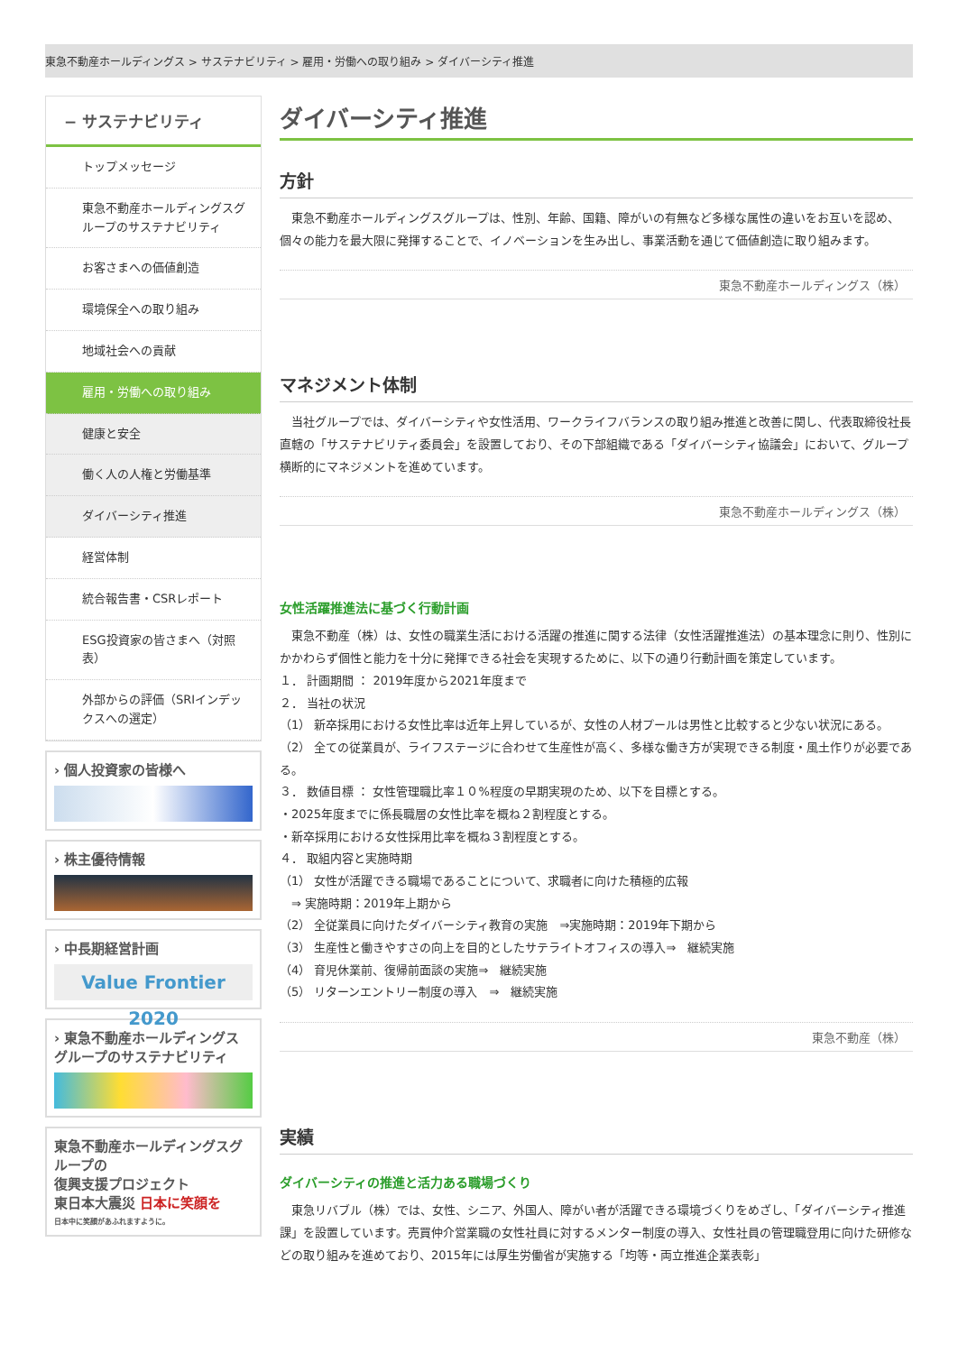東急不動産ホールディングス > サステナビリティ > 雇用・労働への取り組み > ダイバーシティ推進
− サステナビリティ
トップメッセージ
東急不動産ホールディングスグループのサステナビリティ
お客さまへの価値創造
環境保全への取り組み
地域社会への貢献
雇用・労働への取り組み
健康と安全
働く人の人権と労働基準
ダイバーシティ推進
経営体制
統合報告書・CSRレポート
ESG投資家の皆さまへ（対照表）
外部からの評価（SRIインデックスへの選定）
› 個人投資家の皆様へ
› 株主優待情報
› 中長期経営計画
Value Frontier 2020
› 東急不動産ホールディングスグループのサステナビリティ
東急不動産ホールディングスグループの
復興支援プロジェクト
東日本大震災 日本に笑顔を
日本中に笑顔があふれますように。
ダイバーシティ推進
方針
　東急不動産ホールディングスグループは、性別、年齢、国籍、障がいの有無など多様な属性の違いをお互いを認め、個々の能力を最大限に発揮することで、イノベーションを生み出し、事業活動を通じて価値創造に取り組みます。
東急不動産ホールディングス（株）
マネジメント体制
　当社グループでは、ダイバーシティや女性活用、ワークライフバランスの取り組み推進と改善に関し、代表取締役社長直轄の「サステナビリティ委員会」を設置しており、その下部組織である「ダイバーシティ協議会」において、グループ横断的にマネジメントを進めています。
東急不動産ホールディングス（株）
女性活躍推進法に基づく行動計画
　東急不動産（株）は、女性の職業生活における活躍の推進に関する法律（女性活躍推進法）の基本理念に則り、性別にかかわらず個性と能力を十分に発揮できる社会を実現するために、以下の通り行動計画を策定しています。
１． 計画期間 ： 2019年度から2021年度まで
２． 当社の状況
（1） 新卒採用における女性比率は近年上昇しているが、女性の人材プールは男性と比較すると少ない状況にある。
（2） 全ての従業員が、ライフステージに合わせて生産性が高く、多様な働き方が実現できる制度・風土作りが必要である。
３． 数値目標 ： 女性管理職比率１０%程度の早期実現のため、以下を目標とする。
・2025年度までに係長職層の女性比率を概ね２割程度とする。
・新卒採用における女性採用比率を概ね３割程度とする。
４． 取組内容と実施時期
（1） 女性が活躍できる職場であることについて、求職者に向けた積極的広報
　⇒ 実施時期：2019年上期から
（2） 全従業員に向けたダイバーシティ教育の実施　⇒実施時期：2019年下期から
（3） 生産性と働きやすさの向上を目的としたサテライトオフィスの導入⇒　継続実施
（4） 育児休業前、復帰前面談の実施⇒　継続実施
（5） リターンエントリー制度の導入　⇒　継続実施
東急不動産（株）
実績
ダイバーシティの推進と活力ある職場づくり
　東急リバブル（株）では、女性、シニア、外国人、障がい者が活躍できる環境づくりをめざし、「ダイバーシティ推進課」を設置しています。売買仲介営業職の女性社員に対するメンター制度の導入、女性社員の管理職登用に向けた研修などの取り組みを進めており、2015年には厚生労働省が実施する「均等・両立推進企業表彰」